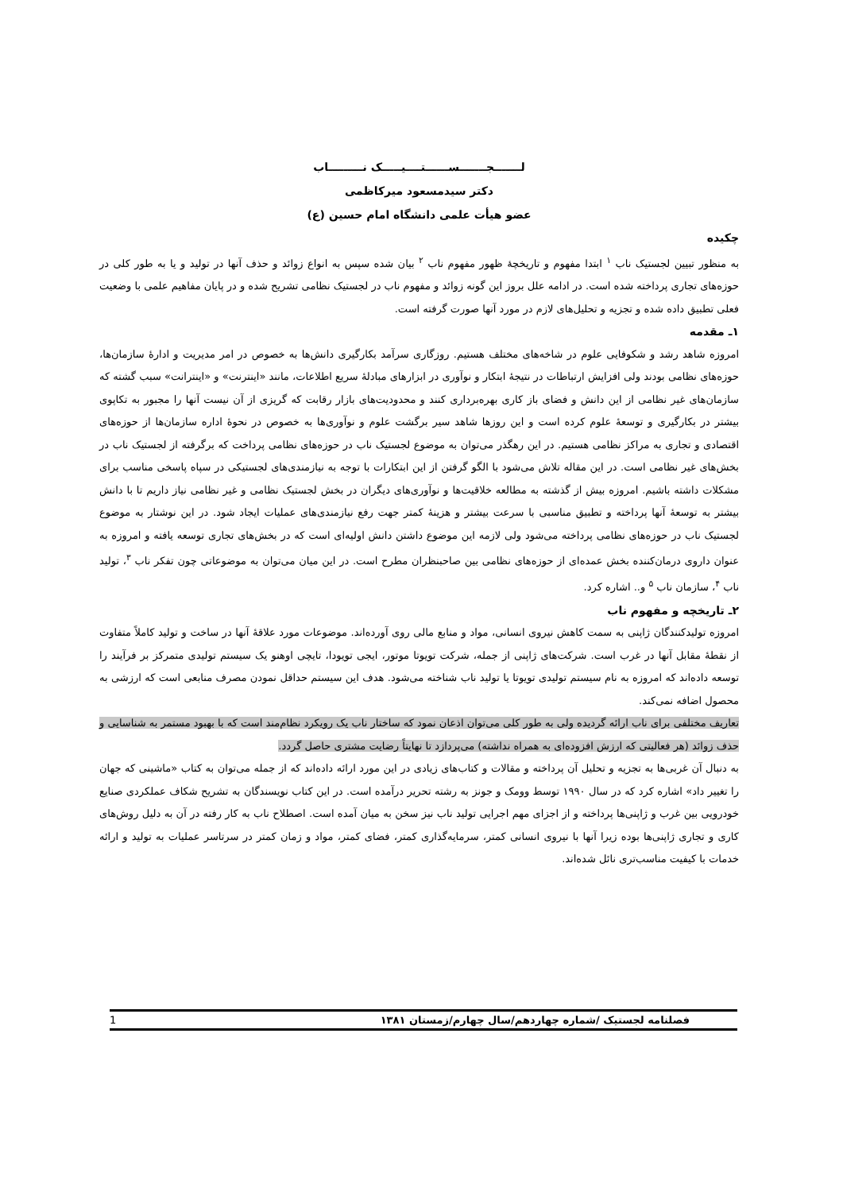لـــــــجـــــــســــــتــــيـــــک نـــــــــاب
دکتر سیدمسعود میرکاظمی
عضو هیأت علمی دانشگاه امام حسین (ع)
چکیده
به منظور تبیین لجستیک ناب <sup>۱</sup> ابتدا مفهوم و تاریخچهٔ ظهور مفهوم ناب <sup>۲</sup> بیان شده سپس به انواع زوائد و حذف آنها در تولید و یا به طور کلی در حوزه‌های تجاری پرداخته شده است. در ادامه علل بروز این گونه زوائد و مفهوم ناب در لجستیک نظامی تشریح شده و در پایان مفاهیم علمی با وضعیت فعلی تطبیق داده شده و تجزیه و تحلیل‌های لازم در مورد آنها صورت گرفته است.
۱ـ مقدمه
امروزه شاهد رشد و شکوفایی علوم در شاخه‌های مختلف هستیم. روزگاری سرآمد بکارگیری دانش‌ها به خصوص در امر مدیریت و ادارهٔ سازمان‌ها، حوزه‌های نظامی بودند ولی افزایش ارتباطات در نتیجهٔ ابتکار و نوآوری در ابزارهای مبادلهٔ سریع اطلاعات، مانند «اینترنت» و «اینترانت» سبب گشته که سازمان‌های غیر نظامی از این دانش و فضای باز کاری بهره‌برداری کنند و محدودیت‌های بازار رقابت که گریزی از آن نیست آنها را مجبور به تکاپوی بیشتر در بکارگیری و توسعهٔ علوم کرده است و این روزها شاهد سیر برگشت علوم و نوآوری‌ها به خصوص در نحوهٔ اداره سازمان‌ها از حوزه‌های اقتصادی و تجاری به مراکز نظامی هستیم. در این رهگذر می‌توان به موضوع لجستیک ناب در حوزه‌های نظامی پرداخت که برگرفته از لجستیک ناب در بخش‌های غیر نظامی است. در این مقاله تلاش می‌شود با الگو گرفتن از این ابتکارات با توجه به نیازمندی‌های لجستیکی در سپاه پاسخی مناسب برای مشکلات داشته باشیم. امروزه بیش از گذشته به مطالعه خلاقیت‌ها و نوآوری‌های دیگران در بخش لجستیک نظامی و غیر نظامی نیاز داریم تا با دانش بیشتر به توسعهٔ آنها پرداخته و تطبیق مناسبی با سرعت بیشتر و هزینهٔ کمتر جهت رفع نیازمندی‌های عملیات ایجاد شود. در این نوشتار به موضوع لجستیک ناب در حوزه‌های نظامی پرداخته می‌شود ولی لازمه این موضوع داشتن دانش اولیه‌ای است که در بخش‌های تجاری توسعه یافته و امروزه به عنوان داروی درمان‌کننده بخش عمده‌ای از حوزه‌های نظامی بین صاحبنظران مطرح است. در این میان می‌توان به موضوعاتی چون تفکر ناب <sup>۳</sup>، تولید ناب <sup>۴</sup>، سازمان ناب <sup>۵</sup> و.. اشاره کرد.
۲ـ تاریخچه و مفهوم ناب
امروزه تولیدکنندگان ژاپنی به سمت کاهش نیروی انسانی، مواد و منابع مالی روی آورده‌اند. موضوعات مورد علاقهٔ آنها در ساخت و تولید کاملاً متفاوت از نقطهٔ مقابل آنها در غرب است. شرکت‌های ژاپنی از جمله، شرکت تویوتا موتور، ایجی تویودا، تایچی اوهنو یک سیستم تولیدی متمرکز بر فرآیند را توسعه داده‌اند که امروزه به نام سیستم تولیدی تویوتا یا تولید ناب شناخته می‌شود. هدف این سیستم حداقل نمودن مصرف منابعی است که ارزشی به محصول اضافه نمی‌کند.
تعاریف مختلفی برای ناب ارائه گردیده ولی به طور کلی می‌توان اذعان نمود که ساختار ناب یک رویکرد نظام‌مند است که با بهبود مستمر به شناسایی و حذف زوائد (هر فعالیتی که ارزش افزوده‌ای به همراه نداشته) می‌پردازد تا نهایتاً رضایت مشتری حاصل گردد.
به دنبال آن غربی‌ها به تجزیه و تحلیل آن پرداخته و مقالات و کتاب‌های زیادی در این مورد ارائه داده‌اند که از جمله می‌توان به کتاب «ماشینی که جهان را تغییر داد» اشاره کرد که در سال ۱۹۹۰ توسط وومک و جونز به رشته تحریر درآمده است. در این کتاب نویسندگان به تشریح شکاف عملکردی صنایع خودرویی بین غرب و ژاپنی‌ها پرداخته و از اجزای مهم اجرایی تولید ناب نیز سخن به میان آمده است. اصطلاح ناب به کار رفته در آن به دلیل روش‌های کاری و تجاری ژاپنی‌ها بوده زیرا آنها با نیروی انسانی کمتر، سرمایه‌گذاری کمتر، فضای کمتر، مواد و زمان کمتر در سرتاسر عملیات به تولید و ارائه خدمات با کیفیت مناسب‌تری نائل شده‌اند.
فصلنامه لجستیک /شماره چهاردهم/سال چهارم/زمستان ۱۳۸۱ 1